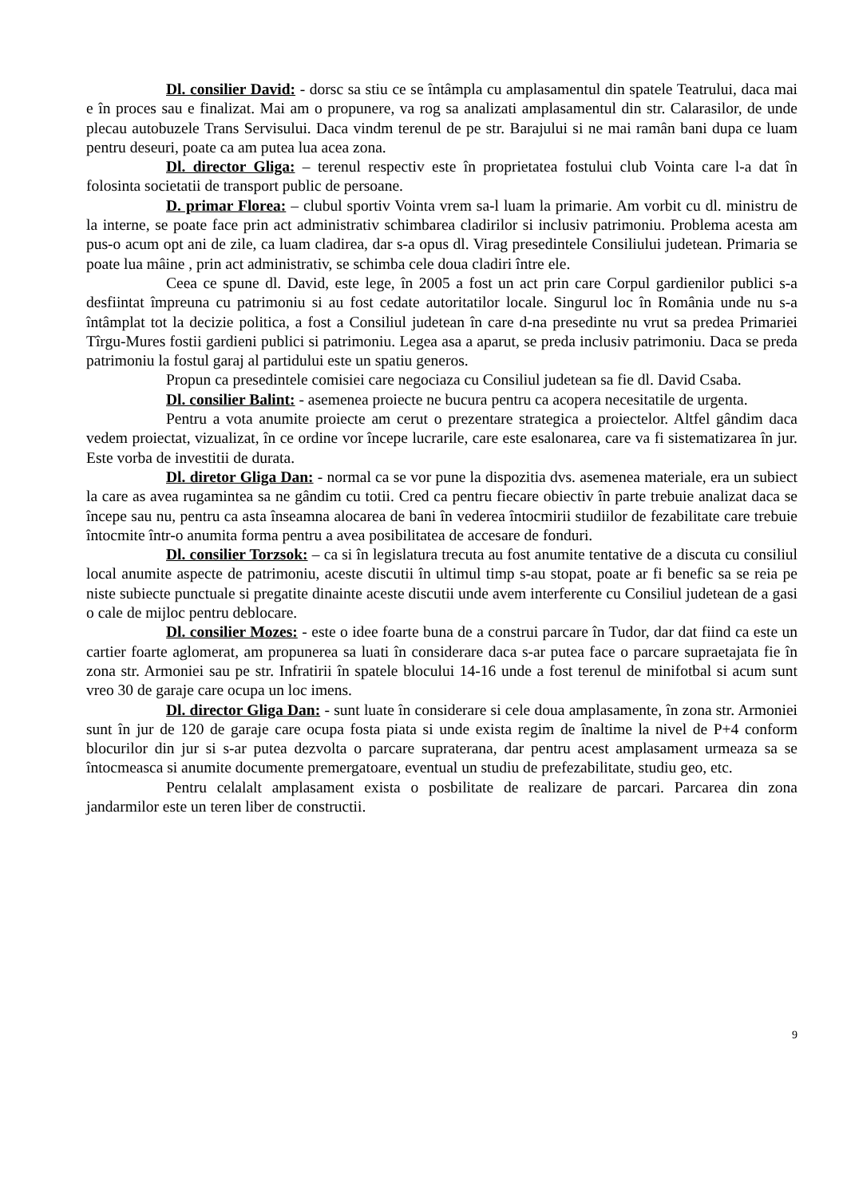Dl. consilier David: - dorsc sa stiu ce se întâmpla cu amplasamentul din spatele Teatrului, daca mai e în proces sau e finalizat. Mai am o propunere, va rog sa analizati amplasamentul din str. Calarasilor, de unde plecau autobuzele Trans Servisului. Daca vindm terenul de pe str. Barajului si ne mai ramân bani dupa ce luam pentru deseuri, poate ca am putea lua acea zona.
Dl. director Gliga: – terenul respectiv este în proprietatea fostului club Vointa care l-a dat în folosinta societatii de transport public de persoane.
D. primar Florea: – clubul sportiv Vointa vrem sa-l luam la primarie. Am vorbit cu dl. ministru de la interne, se poate face prin act administrativ schimbarea cladirilor si inclusiv patrimoniu. Problema acesta am pus-o acum opt ani de zile, ca luam cladirea, dar s-a opus dl. Virag presedintele Consiliului judetean. Primaria se poate lua mâine , prin act administrativ, se schimba cele doua cladiri între ele.
Ceea ce spune dl. David, este lege, în 2005 a fost un act prin care Corpul gardienilor publici s-a desfiintat împreuna cu patrimoniu si au fost cedate autoritatilor locale. Singurul loc în România unde nu s-a întâmplat tot la decizie politica, a fost a Consiliul judetean în care d-na presedinte nu vrut sa predea Primariei Tîrgu-Mures fostii gardieni publici si patrimoniu. Legea asa a aparut, se preda inclusiv patrimoniu. Daca se preda patrimoniu la fostul garaj al partidului este un spatiu generos.
Propun ca presedintele comisiei care negociaza cu Consiliul judetean sa fie dl. David Csaba.
Dl. consilier Balint: - asemenea proiecte ne bucura pentru ca acopera necesitatile de urgenta.
Pentru a vota anumite proiecte am cerut o prezentare strategica a proiectelor. Altfel gândim daca vedem proiectat, vizualizat, în ce ordine vor începe lucrarile, care este esalonarea, care va fi sistematizarea în jur. Este vorba de investitii de durata.
Dl. diretor Gliga Dan: - normal ca se vor pune la dispozitia dvs. asemenea materiale, era un subiect la care as avea rugamintea sa ne gândim cu totii. Cred ca pentru fiecare obiectiv în parte trebuie analizat daca se începe sau nu, pentru ca asta înseamna alocarea de bani în vederea întocmirii studiilor de fezabilitate care trebuie întocmite într-o anumita forma pentru a avea posibilitatea de accesare de fonduri.
Dl. consilier Torzsok: – ca si în legislatura trecuta au fost anumite tentative de a discuta cu consiliul local anumite aspecte de patrimoniu, aceste discutii în ultimul timp s-au stopat, poate ar fi benefic sa se reia pe niste subiecte punctuale si pregatite dinainte aceste discutii unde avem interferente cu Consiliul judetean de a gasi o cale de mijloc pentru deblocare.
Dl. consilier Mozes: - este o idee foarte buna de a construi parcare în Tudor, dar dat fiind ca este un cartier foarte aglomerat, am propunerea sa luati în considerare daca s-ar putea face o parcare supraetajata fie în zona str. Armoniei sau pe str. Infratirii în spatele blocului 14-16 unde a fost terenul de minifotbal si acum sunt vreo 30 de garaje care ocupa un loc imens.
Dl. director Gliga Dan: - sunt luate în considerare si cele doua amplasamente, în zona str. Armoniei sunt în jur de 120 de garaje care ocupa fosta piata si unde exista regim de înaltime la nivel de P+4 conform blocurilor din jur si s-ar putea dezvolta o parcare supraterana, dar pentru acest amplasament urmeaza sa se întocmeasca si anumite documente premergatoare, eventual un studiu de prefezabilitate, studiu geo, etc.
Pentru celalalt amplasament exista o posbilitate de realizare de parcari. Parcarea din zona jandarmilor este un teren liber de constructii.
9